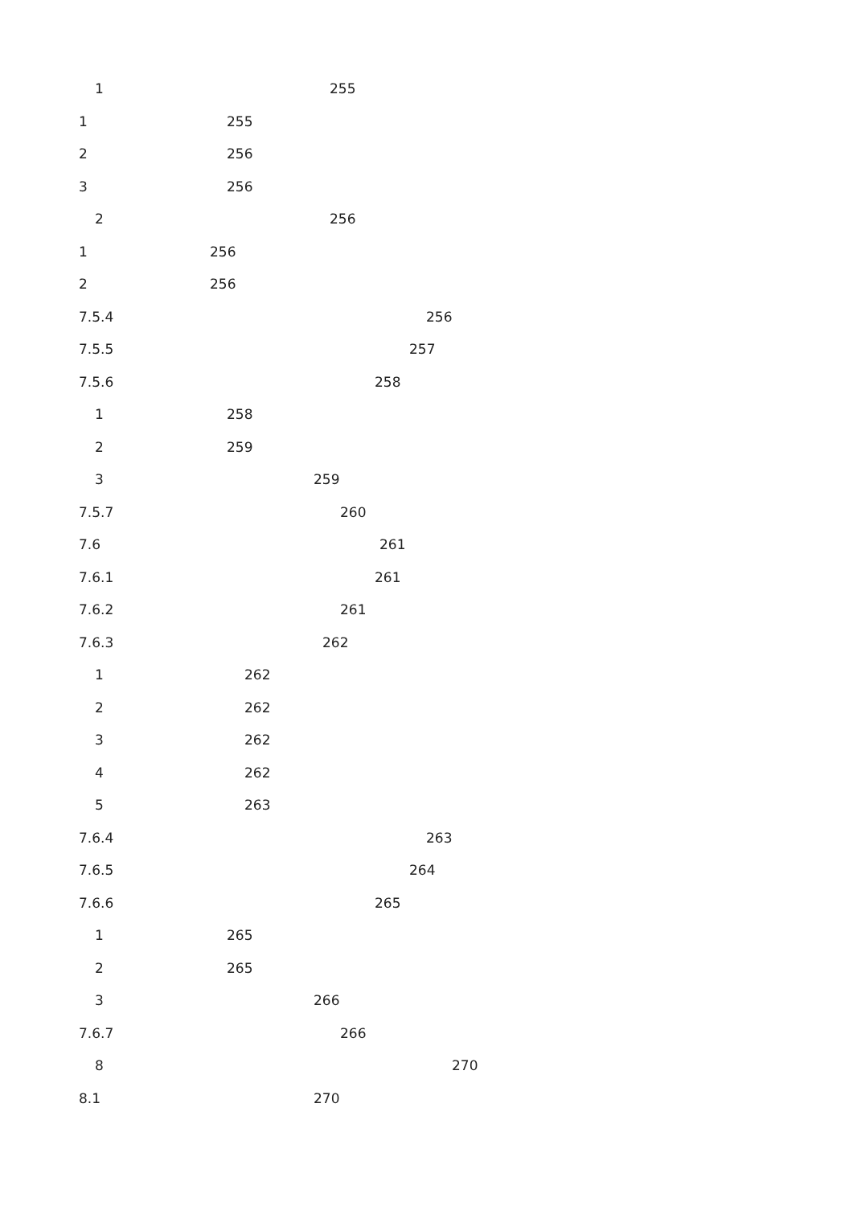1 255
1 255
2 256
3 256
2 256
1 256
2 256
7.5.4 256
7.5.5 257
7.5.6 258
1 258
2 259
3 259
7.5.7 260
7.6 261
7.6.1 261
7.6.2 261
7.6.3 262
1 262
2 262
3 262
4 262
5 263
7.6.4 263
7.6.5 264
7.6.6 265
1 265
2 265
3 266
7.6.7 266
8 270
8.1 270